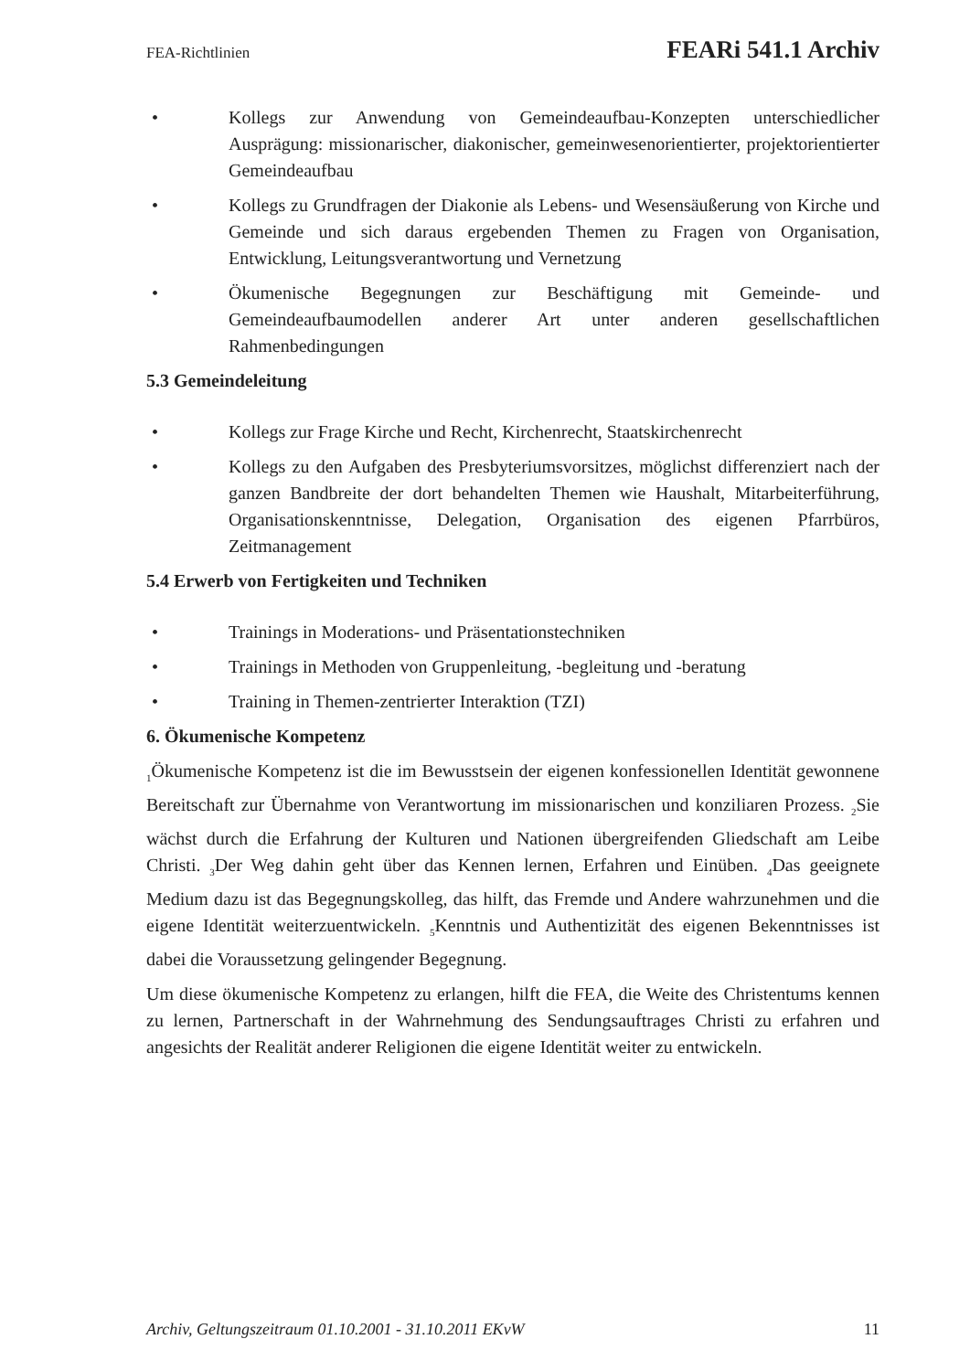FEA-Richtlinien FEARi 541.1 Archiv
• Kollegs zur Anwendung von Gemeindeaufbau-Konzepten unterschiedlicher Ausprägung: missionarischer, diakonischer, gemeinwesenorientierter, projektorientierter Gemeindeaufbau
• Kollegs zu Grundfragen der Diakonie als Lebens- und Wesensäußerung von Kirche und Gemeinde und sich daraus ergebenden Themen zu Fragen von Organisation, Entwicklung, Leitungsverantwortung und Vernetzung
• Ökumenische Begegnungen zur Beschäftigung mit Gemeinde- und Gemeindeaufbaumodellen anderer Art unter anderen gesellschaftlichen Rahmenbedingungen
5.3 Gemeindeleitung
• Kollegs zur Frage Kirche und Recht, Kirchenrecht, Staatskirchenrecht
• Kollegs zu den Aufgaben des Presbyteriumsvorsitzes, möglichst differenziert nach der ganzen Bandbreite der dort behandelten Themen wie Haushalt, Mitarbeiterführung, Organisationskenntnisse, Delegation, Organisation des eigenen Pfarrbüros, Zeitmanagement
5.4 Erwerb von Fertigkeiten und Techniken
• Trainings in Moderations- und Präsentationstechniken
• Trainings in Methoden von Gruppenleitung, -begleitung und -beratung
• Training in Themen-zentrierter Interaktion (TZI)
6. Ökumenische Kompetenz
<sub>1</sub>Ökumenische Kompetenz ist die im Bewusstsein der eigenen konfessionellen Identität gewonnene Bereitschaft zur Übernahme von Verantwortung im missionarischen und konziliaren Prozess. <sub>2</sub>Sie wächst durch die Erfahrung der Kulturen und Nationen übergreifenden Gliedschaft am Leibe Christi. <sub>3</sub>Der Weg dahin geht über das Kennen lernen, Erfahren und Einüben. <sub>4</sub>Das geeignete Medium dazu ist das Begegnungskolleg, das hilft, das Fremde und Andere wahrzunehmen und die eigene Identität weiterzuentwickeln. <sub>5</sub>Kenntnis und Authentizität des eigenen Bekenntnisses ist dabei die Voraussetzung gelingender Begegnung.
Um diese ökumenische Kompetenz zu erlangen, hilft die FEA, die Weite des Christentums kennen zu lernen, Partnerschaft in der Wahrnehmung des Sendungsauftrages Christi zu erfahren und angesichts der Realität anderer Religionen die eigene Identität weiter zu entwickeln.
Archiv, Geltungszeitraum 01.10.2001 - 31.10.2011 EKvW 11